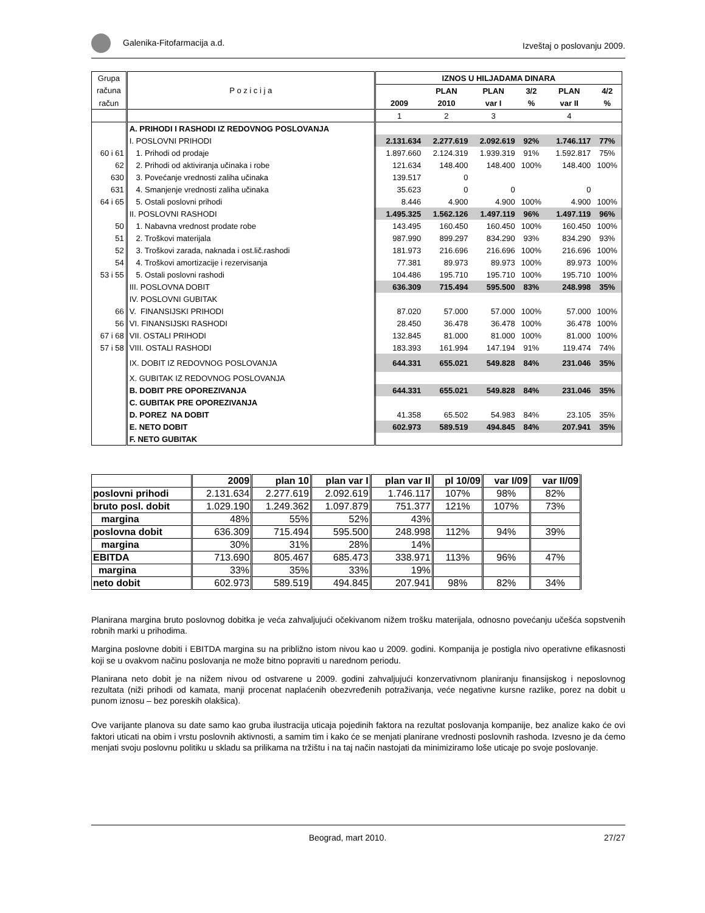Galenika-Fitofarmacija a.d. Izveštaj o poslovanju 2009.
| Grupa | | IZNOS U HILJADAMA DINARA | | | | | |
| računa | P o z i c i j a | | PLAN | PLAN | 3/2 | PLAN | 4/2 |
| račun | | 2009 | 2010 | var I | % | var II | % |
| | | 1 | 2 | 3 | | 4 | |
| | A. PRIHODI I RASHODI IZ REDOVNOG POSLOVANJA | | | | | | |
| | I. POSLOVNI PRIHODI | 2.131.634 | 2.277.619 | 2.092.619 | 92% | 1.746.117 | 77% |
| 60 i 61 | 1. Prihodi od prodaje | 1.897.660 | 2.124.319 | 1.939.319 | 91% | 1.592.817 | 75% |
| 62 | 2. Prihodi od aktiviranja učinaka i robe | 121.634 | 148.400 | 148.400 | 100% | 148.400 | 100% |
| 630 | 3. Povećanje vrednosti zaliha učinaka | 139.517 | 0 | | | | |
| 631 | 4. Smanjenje vrednosti zaliha učinaka | 35.623 | 0 | 0 | | 0 | |
| 64 i 65 | 5. Ostali poslovni prihodi | 8.446 | 4.900 | 4.900 | 100% | 4.900 | 100% |
| | II. POSLOVNI RASHODI | 1.495.325 | 1.562.126 | 1.497.119 | 96% | 1.497.119 | 96% |
| 50 | 1. Nabavna vrednost prodate robe | 143.495 | 160.450 | 160.450 | 100% | 160.450 | 100% |
| 51 | 2. Troškovi materijala | 987.990 | 899.297 | 834.290 | 93% | 834.290 | 93% |
| 52 | 3. Troškovi zarada, naknada i ost.lič.rashodi | 181.973 | 216.696 | 216.696 | 100% | 216.696 | 100% |
| 54 | 4. Troškovi amortizacije i rezervisanja | 77.381 | 89.973 | 89.973 | 100% | 89.973 | 100% |
| 53 i 55 | 5. Ostali poslovni rashodi | 104.486 | 195.710 | 195.710 | 100% | 195.710 | 100% |
| | III. POSLOVNA DOBIT | 636.309 | 715.494 | 595.500 | 83% | 248.998 | 35% |
| | IV. POSLOVNI GUBITAK | | | | | | |
| 66 | V. FINANSIJSKI PRIHODI | 87.020 | 57.000 | 57.000 | 100% | 57.000 | 100% |
| 56 | VI. FINANSIJSKI RASHODI | 28.450 | 36.478 | 36.478 | 100% | 36.478 | 100% |
| 67 i 68 | VII. OSTALI PRIHODI | 132.845 | 81.000 | 81.000 | 100% | 81.000 | 100% |
| 57 i 58 | VIII. OSTALI RASHODI | 183.393 | 161.994 | 147.194 | 91% | 119.474 | 74% |
| | IX. DOBIT IZ REDOVNOG POSLOVANJA | 644.331 | 655.021 | 549.828 | 84% | 231.046 | 35% |
| | X. GUBITAK IZ REDOVNOG POSLOVANJA | | | | | | |
| | B. DOBIT PRE OPOREZIVANJA | 644.331 | 655.021 | 549.828 | 84% | 231.046 | 35% |
| | C. GUBITAK PRE OPOREZIVANJA | | | | | | |
| | D. POREZ NA DOBIT | 41.358 | 65.502 | 54.983 | 84% | 23.105 | 35% |
| | E. NETO DOBIT | 602.973 | 589.519 | 494.845 | 84% | 207.941 | 35% |
| | F. NETO GUBITAK | | | | | | |
| | 2009 | plan 10 | plan var I | plan var II | pl 10/09 | var I/09 | var II/09 |
| --- | --- | --- | --- | --- | --- | --- | --- |
| poslovni prihodi | 2.131.634 | 2.277.619 | 2.092.619 | 1.746.117 | 107% | 98% | 82% |
| bruto posl. dobit | 1.029.190 | 1.249.362 | 1.097.879 | 751.377 | 121% | 107% | 73% |
| margina | 48% | 55% | 52% | 43% | | | |
| poslovna dobit | 636.309 | 715.494 | 595.500 | 248.998 | 112% | 94% | 39% |
| margina | 30% | 31% | 28% | 14% | | | |
| EBITDA | 713.690 | 805.467 | 685.473 | 338.971 | 113% | 96% | 47% |
| margina | 33% | 35% | 33% | 19% | | | |
| neto dobit | 602.973 | 589.519 | 494.845 | 207.941 | 98% | 82% | 34% |
Planirana margina bruto poslovnog dobitka je veća zahvaljujući očekivanom nižem trošku materijala, odnosno povećanju učešća sopstvenih robnih marki u prihodima.
Margina poslovne dobiti i EBITDA margina su na približno istom nivou kao u 2009. godini. Kompanija je postigla nivo operativne efikasnosti koji se u ovakvom načinu poslovanja ne može bitno popraviti u narednom periodu.
Planirana neto dobit je na nižem nivou od ostvarene u 2009. godini zahvaljujući konzervativnom planiranju finansijskog i neposlovnog rezultata (niži prihodi od kamata, manji procenat naplaćenih obezvređenih potraživanja, veće negativne kursne razlike, porez na dobit u punom iznosu – bez poreskih olakšica).
Ove varijante planova su date samo kao gruba ilustracija uticaja pojedinih faktora na rezultat poslovanja kompanije, bez analize kako će ovi faktori uticati na obim i vrstu poslovnih aktivnosti, a samim tim i kako će se menjati planirane vrednosti poslovnih rashoda. Izvesno je da ćemo menjati svoju poslovnu politiku u skladu sa prilikama na tržištu i na taj način nastojati da minimiziramo loše uticaje po svoje poslovanje.
Beograd, mart 2010. 27/27